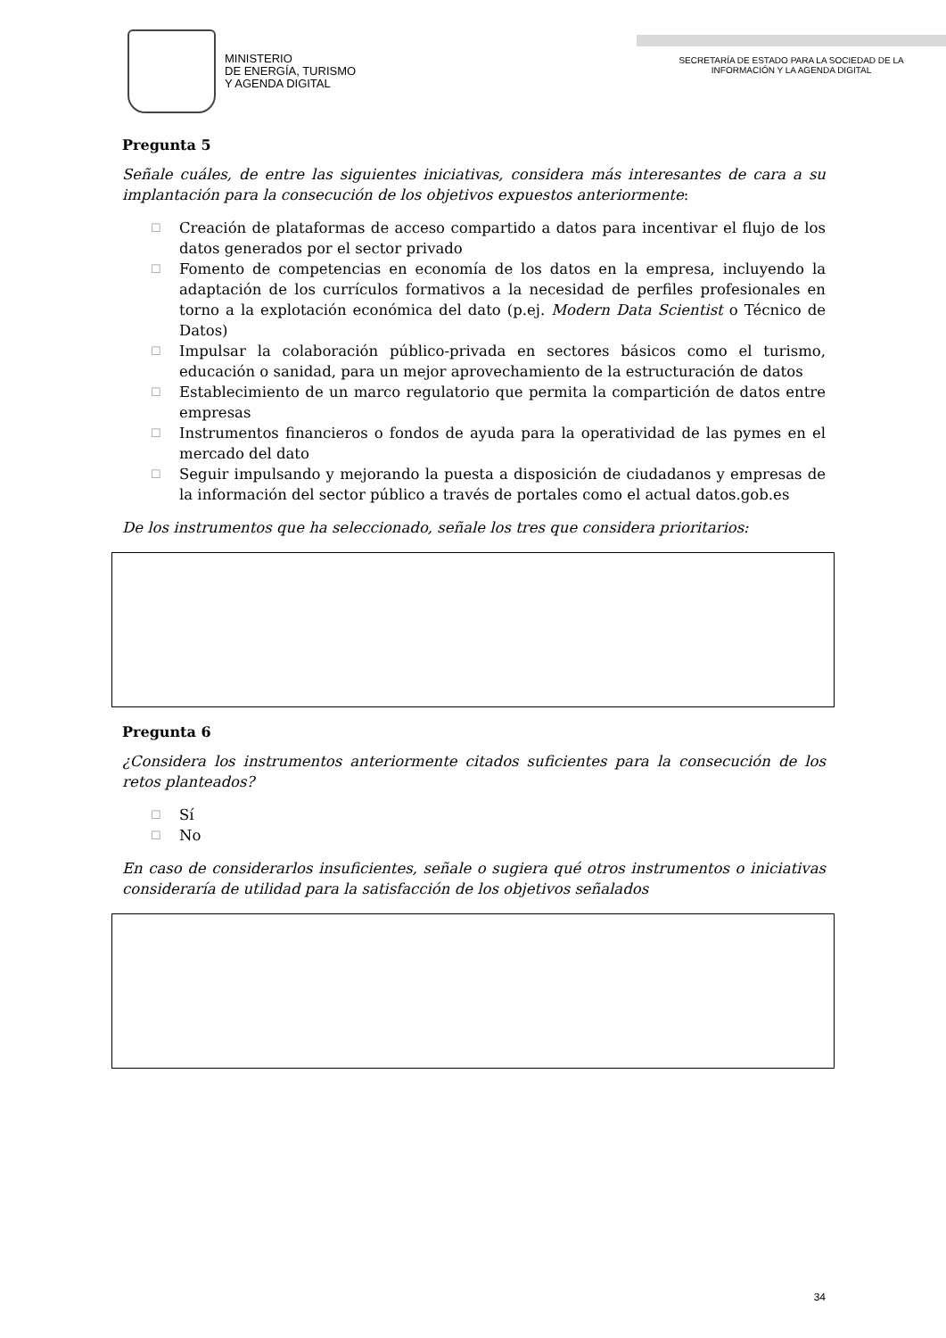MINISTERIO
DE ENERGÍA, TURISMO
Y AGENDA DIGITAL
SECRETARÍA DE ESTADO PARA LA SOCIEDAD DE LA
INFORMACIÓN Y LA AGENDA DIGITAL
Pregunta 5
Señale cuáles, de entre las siguientes iniciativas, considera más interesantes de cara a su implantación para la consecución de los objetivos expuestos anteriormente:
☐ Creación de plataformas de acceso compartido a datos para incentivar el flujo de los datos generados por el sector privado
☐ Fomento de competencias en economía de los datos en la empresa, incluyendo la adaptación de los currículos formativos a la necesidad de perfiles profesionales en torno a la explotación económica del dato (p.ej. Modern Data Scientist o Técnico de Datos)
☐ Impulsar la colaboración público-privada en sectores básicos como el turismo, educación o sanidad, para un mejor aprovechamiento de la estructuración de datos
☐ Establecimiento de un marco regulatorio que permita la compartición de datos entre empresas
☐ Instrumentos financieros o fondos de ayuda para la operatividad de las pymes en el mercado del dato
☐ Seguir impulsando y mejorando la puesta a disposición de ciudadanos y empresas de la información del sector público a través de portales como el actual datos.gob.es
De los instrumentos que ha seleccionado, señale los tres que considera prioritarios:
Pregunta 6
¿Considera los instrumentos anteriormente citados suficientes para la consecución de los retos planteados?
☐ Sí
☐ No
En caso de considerarlos insuficientes, señale o sugiera qué otros instrumentos o iniciativas consideraría de utilidad para la satisfacción de los objetivos señalados
34